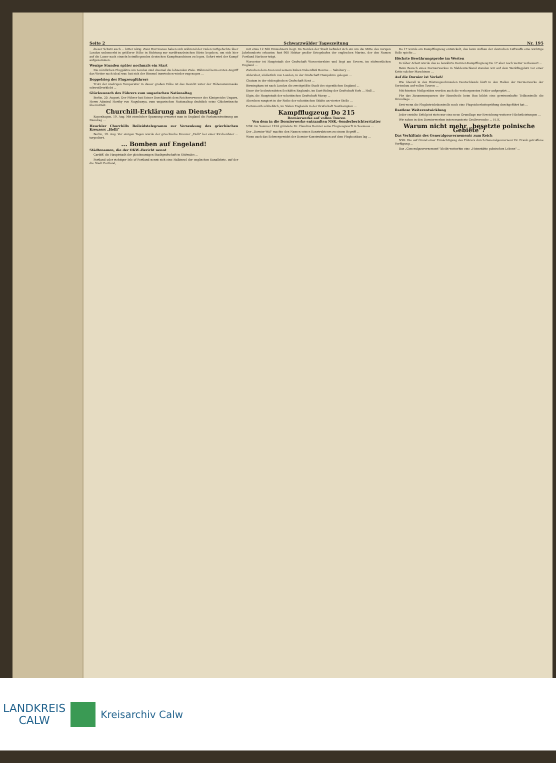Seite 2 Schwarzwälder Tageszeitung Nr. 195
dieser Schutz auch ... bitter nötig. Zwei Hurricanes haben sich während der vielen Luftgefechte über London unbemerkt in größerer Höhe in Richtung zur nordfranzösischen Küste begeben, um sich hier auf die Lauer nach einzeln heimfliegenden deutschen Kampfmaschinen zu legen. Sofort wird der Kampf aufgenommen.
Wenige Stunden später nochmals ein Start
Die nördlichen Flugplätze um London sind diesmal die lohnenden Ziele. Während beim ersten Angriff das Wetter noch ideal war, hat sich der Himmel inzwischen wieder zugezogen ...
Doppelsieg des Flugzeugführers
Trotz der niedrigen Temperatur in dieser großen Höhe ist das Gesicht unter der Höhenatemmaske schweißverklebt ...
Glückwunsch des Führers zum ungarischen Nationaltag
Berlin, 20. August. Der Führer hat Seiner Durchlaucht dem Reichsverweser des Königreichs Ungarn, Herrn Admiral Horthy von Nagybanya, zum ungarischen Nationaltag drahtlich seine Glückwünsche übermittelt.
Churchill-Erklärung am Dienstag?
Kopenhagen, 19. Aug. Mit ziemlicher Spannung erwartet man in England die Parlamentssitzung am Dienstag ...
Heuchler Churchills Beileidstelegramm zur Versenkung des griechischen Kreuzers „Helli"
Berlin, 19. Aug. Vor einigen Tagen wurde der griechische Kreuzer „Helli" bei einer Kirchenfeier ... torpediert.
... Bomben auf Engeland!
Städtenamen, die der OKW.-Bericht nennt
Cardiff, die Hauptstadt der gleichnamigen Stadtgrafschaft in Südwales ...
Portland oder richtiger Isle of Portland nennt sich eine Halbinsel der englischen Kanalküste, auf der die Stadt Portland,
mit etwa 12 500 Einwohnern liegt. Im Norden der Stadt befindet sich ein um die Mitte des vorigen Jahrhunderts erbauter, fast 900 Hektar großer Kriegshafen der englischen Marine, der den Namen Portland Harbour trägt.
Worcester ist Hauptstadt der Grafschaft Worcestershire und liegt am Severn, im südwestlichen England ...
Zwischen dem Avon und seinem linken Nebenfluß Bourne ... Salisbury ...
Aldershot, südöstlich von London, in der Grafschaft Hampshire gelegen ...
Chatam in der südenglischen Grafschaft Kent ...
Birmingham ist nach London die zweitgrößte Stadt des eigentlichen England ...
Einer der bedeutendsten Seehäfen Englands, im East-Riding der Grafschaft York ... Hull ...
Elgin, die Hauptstadt der schottischen Grafschaft Moray ...
Aberdeen rangiert in der Reihe der schottischen Städte an vierter Stelle ...
Portsmouth schließlich, im Süden Englands in der Grafschaft Southampton ...
Kampfflugzeug Do 215
Dornierwerke auf vollen Touren
Von dem in die Dornierwerke entsandten NSK.-Sonderberichterstatter
NSK. Im Sommer 1914 gründete Dr. Claudius Dornier seine Flugzeugwerft in Seemoos ...
Der „Dornier-Wal" machte den Namen seines Konstrukteurs zu einem Begriff ...
Wenn auch das Schwergewicht der Dornier-Konstruktionen auf dem Flugbootbau lag ...
Do 17 wurde ein Kampfflugzeug entwickelt, das beim Aufbau der deutschen Luftwaffe eine wichtige Rolle spielte ...
Höchste Bewährungsprobe im Westen
In zäher Arbeit wurde das so bewährte Dornier-Kampfflugzeug Do 17 aber noch weiter verbessert ...
Beim Besuch eines Dornierwerkes in Süddeutschland standen wir auf dem Werkflugplatz vor einer Kette solcher Maschinen ...
Auf die Dornier ist Verlaß!
Wie überall in den Rüstungsschmieden Deutschlands läuft in den Hallen der Dornierwerke der Serienbau auf vollen Touren ...
Mit feinsten Meßgeräten werden auch die verborgensten Fehler aufgespürt ...
Für das Zusammenpassen der Einzelteile beim Bau bildet eine gewissenhafte Teilkontrolle die Grundlage ...
Erst wenn die Flugbetriebskontrolle noch eine Flugsicherheitsprüfung durchgeführt hat ...
Rastlose Weiterentwicklung
Jeder erzielte Erfolg ist stets nur eine neue Grundlage zur Erreichung weiterer Höchstleistungen ...
Wir sahen in den Dornierwerken interessanteste Großversuche ... H. K.
Warum nicht mehr „besetzte polnische Gebiete"?
Das Verhältnis des Generalgouvernements zum Reich
NSK. Die auf Grund einer Ermächtigung des Führers durch Generalgouverneur Dr. Frank getroffene Verfügung ...
Das „Generalgouvernement" bleibt weiterhin eine „Heimstätte polnischen Lebens" ...
LANDKREIS
CALW
Kreisarchiv Calw